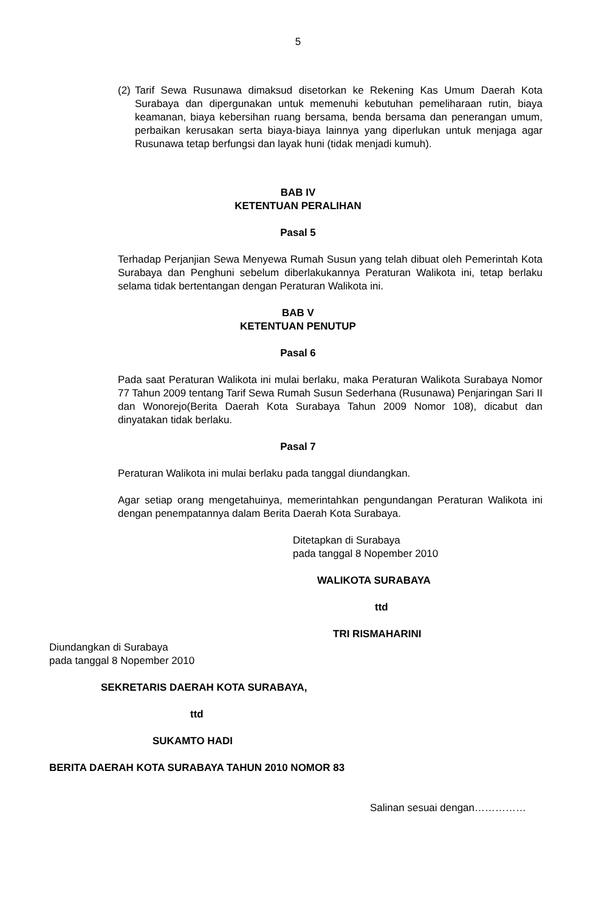5
(2)
Tarif Sewa Rusunawa dimaksud disetorkan ke Rekening Kas Umum Daerah Kota Surabaya dan dipergunakan untuk memenuhi kebutuhan pemeliharaan rutin, biaya keamanan, biaya kebersihan ruang bersama, benda bersama dan penerangan umum, perbaikan kerusakan serta biaya-biaya lainnya yang diperlukan untuk menjaga agar Rusunawa tetap berfungsi dan layak huni (tidak menjadi kumuh).
BAB IV
KETENTUAN PERALIHAN
Pasal 5
Terhadap Perjanjian Sewa Menyewa Rumah Susun yang telah dibuat oleh Pemerintah Kota Surabaya dan Penghuni sebelum diberlakukannya Peraturan Walikota ini, tetap berlaku selama tidak bertentangan dengan Peraturan Walikota ini.
BAB V
KETENTUAN PENUTUP
Pasal 6
Pada saat Peraturan Walikota ini mulai berlaku, maka Peraturan Walikota Surabaya Nomor 77 Tahun 2009 tentang Tarif Sewa Rumah Susun Sederhana (Rusunawa) Penjaringan Sari II dan Wonorejo(Berita Daerah Kota Surabaya Tahun 2009 Nomor 108), dicabut dan dinyatakan tidak berlaku.
Pasal 7
Peraturan Walikota ini mulai berlaku pada tanggal diundangkan.
Agar setiap orang mengetahuinya, memerintahkan pengundangan Peraturan Walikota ini dengan penempatannya dalam Berita Daerah Kota Surabaya.
Ditetapkan di Surabaya
pada tanggal 8 Nopember 2010
WALIKOTA SURABAYA
ttd
TRI RISMAHARINI
Diundangkan di Surabaya
pada tanggal 8 Nopember 2010
SEKRETARIS DAERAH KOTA SURABAYA,
ttd
SUKAMTO HADI
BERITA DAERAH KOTA SURABAYA TAHUN 2010 NOMOR 83
Salinan sesuai dengan……………